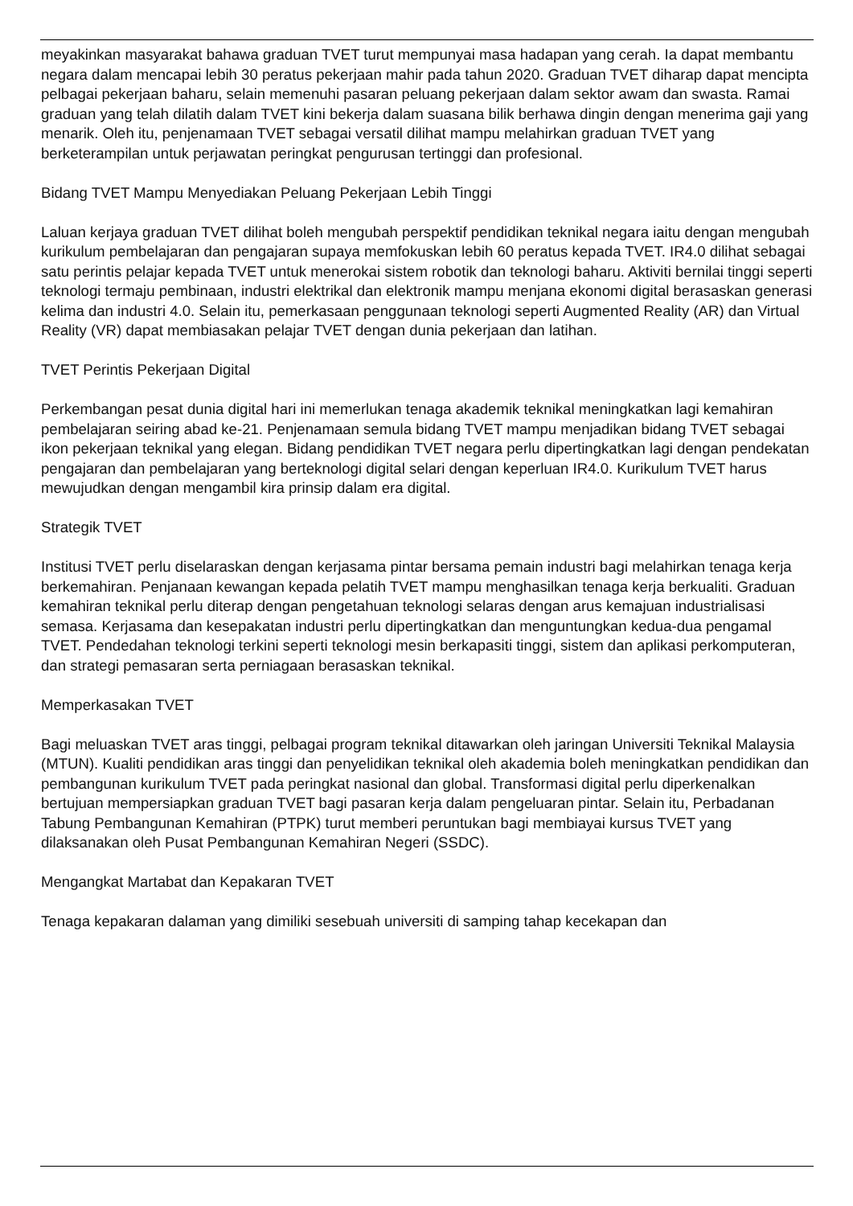meyakinkan masyarakat bahawa graduan TVET turut mempunyai masa hadapan yang cerah. Ia dapat membantu negara dalam mencapai lebih 30 peratus pekerjaan mahir pada tahun 2020. Graduan TVET diharap dapat mencipta pelbagai pekerjaan baharu, selain memenuhi pasaran peluang pekerjaan dalam sektor awam dan swasta. Ramai graduan yang telah dilatih dalam TVET kini bekerja dalam suasana bilik berhawa dingin dengan menerima gaji yang menarik. Oleh itu, penjenamaan TVET sebagai versatil dilihat mampu melahirkan graduan TVET yang berketerampilan untuk perjawatan peringkat pengurusan tertinggi dan profesional.
Bidang TVET Mampu Menyediakan Peluang Pekerjaan Lebih Tinggi
Laluan kerjaya graduan TVET dilihat boleh mengubah perspektif pendidikan teknikal negara iaitu dengan mengubah kurikulum pembelajaran dan pengajaran supaya memfokuskan lebih 60 peratus kepada TVET. IR4.0 dilihat sebagai satu perintis pelajar kepada TVET untuk menerokai sistem robotik dan teknologi baharu. Aktiviti bernilai tinggi seperti teknologi termaju pembinaan, industri elektrikal dan elektronik mampu menjana ekonomi digital berasaskan generasi kelima dan industri 4.0. Selain itu, pemerkasaan penggunaan teknologi seperti Augmented Reality (AR) dan Virtual Reality (VR) dapat membiasakan pelajar TVET dengan dunia pekerjaan dan latihan.
TVET Perintis Pekerjaan Digital
Perkembangan pesat dunia digital hari ini memerlukan tenaga akademik teknikal meningkatkan lagi kemahiran pembelajaran seiring abad ke-21. Penjenamaan semula bidang TVET mampu menjadikan bidang TVET sebagai ikon pekerjaan teknikal yang elegan. Bidang pendidikan TVET negara perlu dipertingkatkan lagi dengan pendekatan pengajaran dan pembelajaran yang berteknologi digital selari dengan keperluan IR4.0. Kurikulum TVET harus mewujudkan dengan mengambil kira prinsip dalam era digital.
Strategik TVET
Institusi TVET perlu diselaraskan dengan kerjasama pintar bersama pemain industri bagi melahirkan tenaga kerja berkemahiran. Penjanaan kewangan kepada pelatih TVET mampu menghasilkan tenaga kerja berkualiti. Graduan kemahiran teknikal perlu diterap dengan pengetahuan teknologi selaras dengan arus kemajuan industrialisasi semasa. Kerjasama dan kesepakatan industri perlu dipertingkatkan dan menguntungkan kedua-dua pengamal TVET. Pendedahan teknologi terkini seperti teknologi mesin berkapasiti tinggi, sistem dan aplikasi perkomputeran, dan strategi pemasaran serta perniagaan berasaskan teknikal.
Memperkasakan TVET
Bagi meluaskan TVET aras tinggi, pelbagai program teknikal ditawarkan oleh jaringan Universiti Teknikal Malaysia (MTUN). Kualiti pendidikan aras tinggi dan penyelidikan teknikal oleh akademia boleh meningkatkan pendidikan dan pembangunan kurikulum TVET pada peringkat nasional dan global. Transformasi digital perlu diperkenalkan bertujuan mempersiapkan graduan TVET bagi pasaran kerja dalam pengeluaran pintar. Selain itu, Perbadanan Tabung Pembangunan Kemahiran (PTPK) turut memberi peruntukan bagi membiayai kursus TVET yang dilaksanakan oleh Pusat Pembangunan Kemahiran Negeri (SSDC).
Mengangkat Martabat dan Kepakaran TVET
Tenaga kepakaran dalaman yang dimiliki sesebuah universiti di samping tahap kecekapan dan